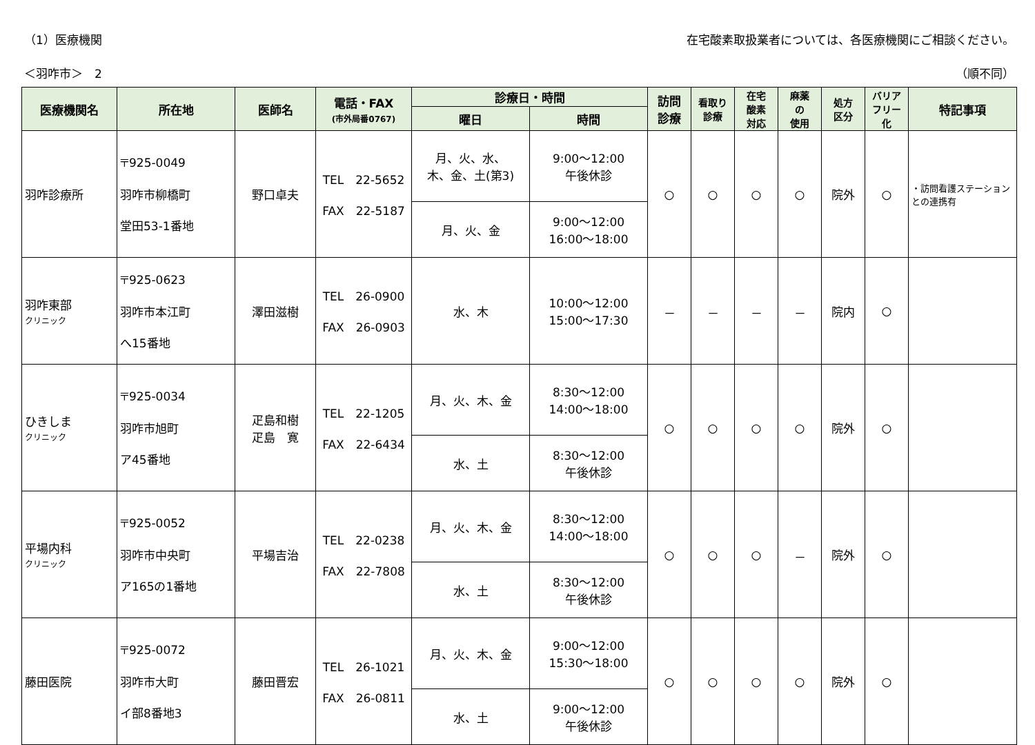（1）医療機関 在宅酸素取扱業者については、各医療機関にご相談ください。
＜羽咋市＞　2 （順不同）
| 医療機関名 | 所在地 | 医師名 | 電話・FAX (市外局番0767) | 診療日・時間 | | 訪問 診療 | 看取り 診療 | 在宅 酸素 対応 | 麻薬 の 使用 | 処方 区分 | バリア フリー 化 | 特記事項 |
| --- | --- | --- | --- | --- | --- | --- | --- | --- | --- | --- | --- | --- |
| | | | | 曜日 | 時間 | | | | | | | |
| 羽咋診療所 | 〒925-0049 羽咋市柳橋町 堂田53-1番地 | 野口卓夫 | TEL 22-5652 FAX 22-5187 | 月、火、水、 木、金、土(第3) | 9:00～12:00 午後休診 | ○ | ○ | ○ | ○ | 院外 | ○ | ・訪問看護ステーションとの連携有 |
| | | | | 月、火、金 | 9:00～12:00 16:00～18:00 | | | | | | | |
| 羽咋東部 クリニック | 〒925-0623 羽咋市本江町 へ15番地 | 澤田滋樹 | TEL 26-0900 FAX 26-0903 | 水、木 | 10:00～12:00 15:00～17:30 | － | － | － | － | 院内 | ○ | |
| ひきしま クリニック | 〒925-0034 羽咋市旭町 ア45番地 | 疋島和樹 疋島 寛 | TEL 22-1205 FAX 22-6434 | 月、火、木、金 | 8:30～12:00 14:00～18:00 | ○ | ○ | ○ | ○ | 院外 | ○ | |
| | | | | 水、土 | 8:30～12:00 午後休診 | | | | | | | |
| 平場内科 クリニック | 〒925-0052 羽咋市中央町 ア165の1番地 | 平場吉治 | TEL 22-0238 FAX 22-7808 | 月、火、木、金 | 8:30～12:00 14:00～18:00 | ○ | ○ | ○ | － | 院外 | ○ | |
| | | | | 水、土 | 8:30～12:00 午後休診 | | | | | | | |
| 藤田医院 | 〒925-0072 羽咋市大町 イ部8番地3 | 藤田晋宏 | TEL 26-1021 FAX 26-0811 | 月、火、木、金 | 9:00～12:00 15:30～18:00 | ○ | ○ | ○ | ○ | 院外 | ○ | |
| | | | | 水、土 | 9:00～12:00 午後休診 | | | | | | | |